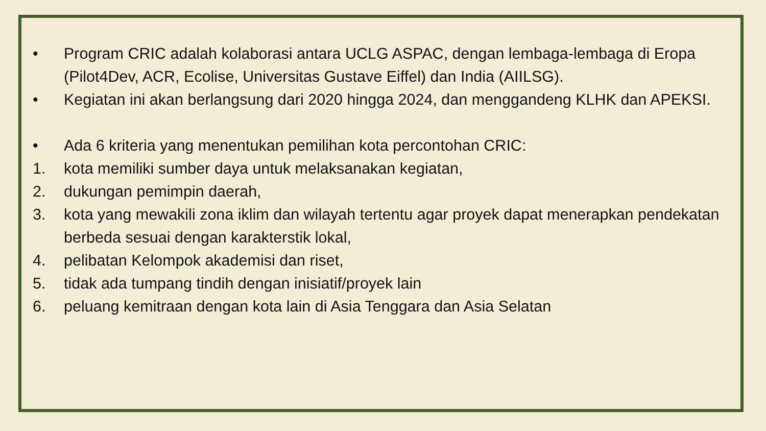• Program CRIC adalah kolaborasi antara UCLG ASPAC, dengan lembaga-lembaga di Eropa (Pilot4Dev, ACR, Ecolise, Universitas Gustave Eiffel) dan India (AIILSG).
• Kegiatan ini akan berlangsung dari 2020 hingga 2024, dan menggandeng KLHK dan APEKSI.
• Ada 6 kriteria yang menentukan pemilihan kota percontohan CRIC:
1. kota memiliki sumber daya untuk melaksanakan kegiatan,
2. dukungan pemimpin daerah,
3. kota yang mewakili zona iklim dan wilayah tertentu agar proyek dapat menerapkan pendekatan berbeda sesuai dengan karakterstik lokal,
4. pelibatan Kelompok akademisi dan riset,
5. tidak ada tumpang tindih dengan inisiatif/proyek lain
6. peluang kemitraan dengan kota lain di Asia Tenggara dan Asia Selatan